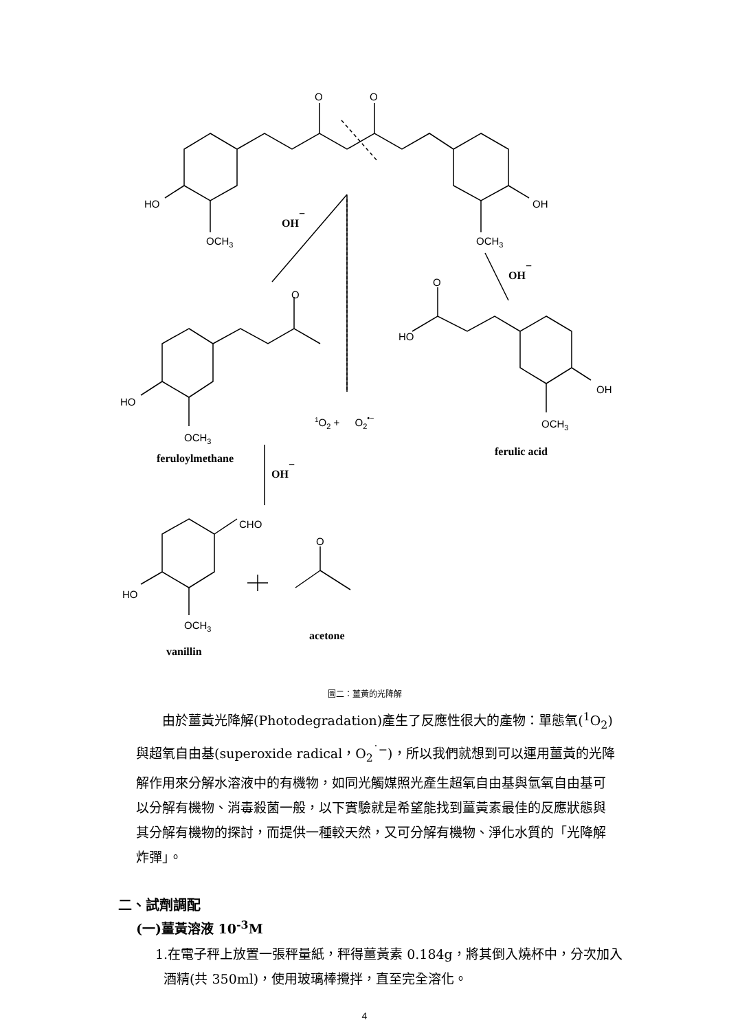O
O
HO
OH
OCH3
OCH3
O
O
HO
OH
HO
OCH3
OCH3
CHO
O
HO
OCH3
1O2 + O2•−
OH−
OH−
OH−
feruloylmethane
ferulic acid
acetone
vanillin
圖二：薑黃的光降解
由於薑黃光降解(Photodegradation)產生了反應性很大的產物：單態氧(<sup>1</sup>O<sub>2</sub>)與超氧自由基(superoxide radical，O<sub>2</sub><sup>˙−</sup>)，所以我們就想到可以運用薑黃的光降解作用來分解水溶液中的有機物，如同光觸媒照光產生超氧自由基與氫氧自由基可以分解有機物、消毒殺菌一般，以下實驗就是希望能找到薑黃素最佳的反應狀態與其分解有機物的探討，而提供一種較天然，又可分解有機物、淨化水質的「光降解炸彈」。
二、試劑調配
(一)薑黃溶液 10<sup>-3</sup>M
1.在電子秤上放置一張秤量紙，秤得薑黃素 0.184g，將其倒入燒杯中，分次加入酒精(共 350ml)，使用玻璃棒攪拌，直至完全溶化。
4